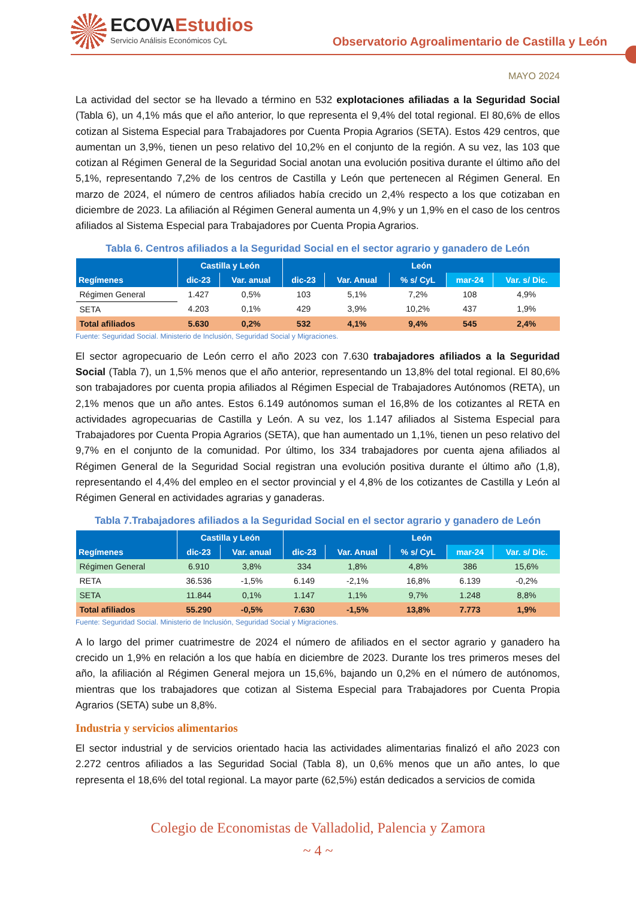ECOVAEstudios
Servicio Análisis Económicos CyL
Observatorio Agroalimentario de Castilla y León
MAYO 2024
La actividad del sector se ha llevado a término en 532 explotaciones afiliadas a la Seguridad Social (Tabla 6), un 4,1% más que el año anterior, lo que representa el 9,4% del total regional. El 80,6% de ellos cotizan al Sistema Especial para Trabajadores por Cuenta Propia Agrarios (SETA). Estos 429 centros, que aumentan un 3,9%, tienen un peso relativo del 10,2% en el conjunto de la región. A su vez, las 103 que cotizan al Régimen General de la Seguridad Social anotan una evolución positiva durante el último año del 5,1%, representando 7,2% de los centros de Castilla y León que pertenecen al Régimen General. En marzo de 2024, el número de centros afiliados había crecido un 2,4% respecto a los que cotizaban en diciembre de 2023. La afiliación al Régimen General aumenta un 4,9% y un 1,9% en el caso de los centros afiliados al Sistema Especial para Trabajadores por Cuenta Propia Agrarios.
Tabla 6. Centros afiliados a la Seguridad Social en el sector agrario y ganadero de León
| Regímenes | Castilla y León | | León | | | | |
| --- | --- | --- | --- | --- | --- | --- | --- |
| | dic-23 | Var. anual | dic-23 | Var. Anual | % s/ CyL | mar-24 | Var. s/ Dic. |
| Régimen General | 1.427 | 0,5% | 103 | 5,1% | 7,2% | 108 | 4,9% |
| SETA | 4.203 | 0,1% | 429 | 3,9% | 10,2% | 437 | 1,9% |
| Total afiliados | 5.630 | 0,2% | 532 | 4,1% | 9,4% | 545 | 2,4% |
Fuente: Seguridad Social. Ministerio de Inclusión, Seguridad Social y Migraciones.
El sector agropecuario de León cerro el año 2023 con 7.630 trabajadores afiliados a la Seguridad Social (Tabla 7), un 1,5% menos que el año anterior, representando un 13,8% del total regional. El 80,6% son trabajadores por cuenta propia afiliados al Régimen Especial de Trabajadores Autónomos (RETA), un 2,1% menos que un año antes. Estos 6.149 autónomos suman el 16,8% de los cotizantes al RETA en actividades agropecuarias de Castilla y León. A su vez, los 1.147 afiliados al Sistema Especial para Trabajadores por Cuenta Propia Agrarios (SETA), que han aumentado un 1,1%, tienen un peso relativo del 9,7% en el conjunto de la comunidad. Por último, los 334 trabajadores por cuenta ajena afiliados al Régimen General de la Seguridad Social registran una evolución positiva durante el último año (1,8), representando el 4,4% del empleo en el sector provincial y el 4,8% de los cotizantes de Castilla y León al Régimen General en actividades agrarias y ganaderas.
Tabla 7.Trabajadores afiliados a la Seguridad Social en el sector agrario y ganadero de León
| Regímenes | Castilla y León | | León | | | | |
| --- | --- | --- | --- | --- | --- | --- | --- |
| | dic-23 | Var. anual | dic-23 | Var. Anual | % s/ CyL | mar-24 | Var. s/ Dic. |
| Régimen General | 6.910 | 3,8% | 334 | 1,8% | 4,8% | 386 | 15,6% |
| RETA | 36.536 | -1,5% | 6.149 | -2,1% | 16,8% | 6.139 | -0,2% |
| SETA | 11.844 | 0,1% | 1.147 | 1,1% | 9,7% | 1.248 | 8,8% |
| Total afiliados | 55.290 | -0,5% | 7.630 | -1,5% | 13,8% | 7.773 | 1,9% |
Fuente: Seguridad Social. Ministerio de Inclusión, Seguridad Social y Migraciones.
A lo largo del primer cuatrimestre de 2024 el número de afiliados en el sector agrario y ganadero ha crecido un 1,9% en relación a los que había en diciembre de 2023. Durante los tres primeros meses del año, la afiliación al Régimen General mejora un 15,6%, bajando un 0,2% en el número de autónomos, mientras que los trabajadores que cotizan al Sistema Especial para Trabajadores por Cuenta Propia Agrarios (SETA) sube un 8,8%.
Industria y servicios alimentarios
El sector industrial y de servicios orientado hacia las actividades alimentarias finalizó el año 2023 con 2.272 centros afiliados a las Seguridad Social (Tabla 8), un 0,6% menos que un año antes, lo que representa el 18,6% del total regional. La mayor parte (62,5%) están dedicados a servicios de comida
Colegio de Economistas de Valladolid, Palencia y Zamora
~ 4 ~